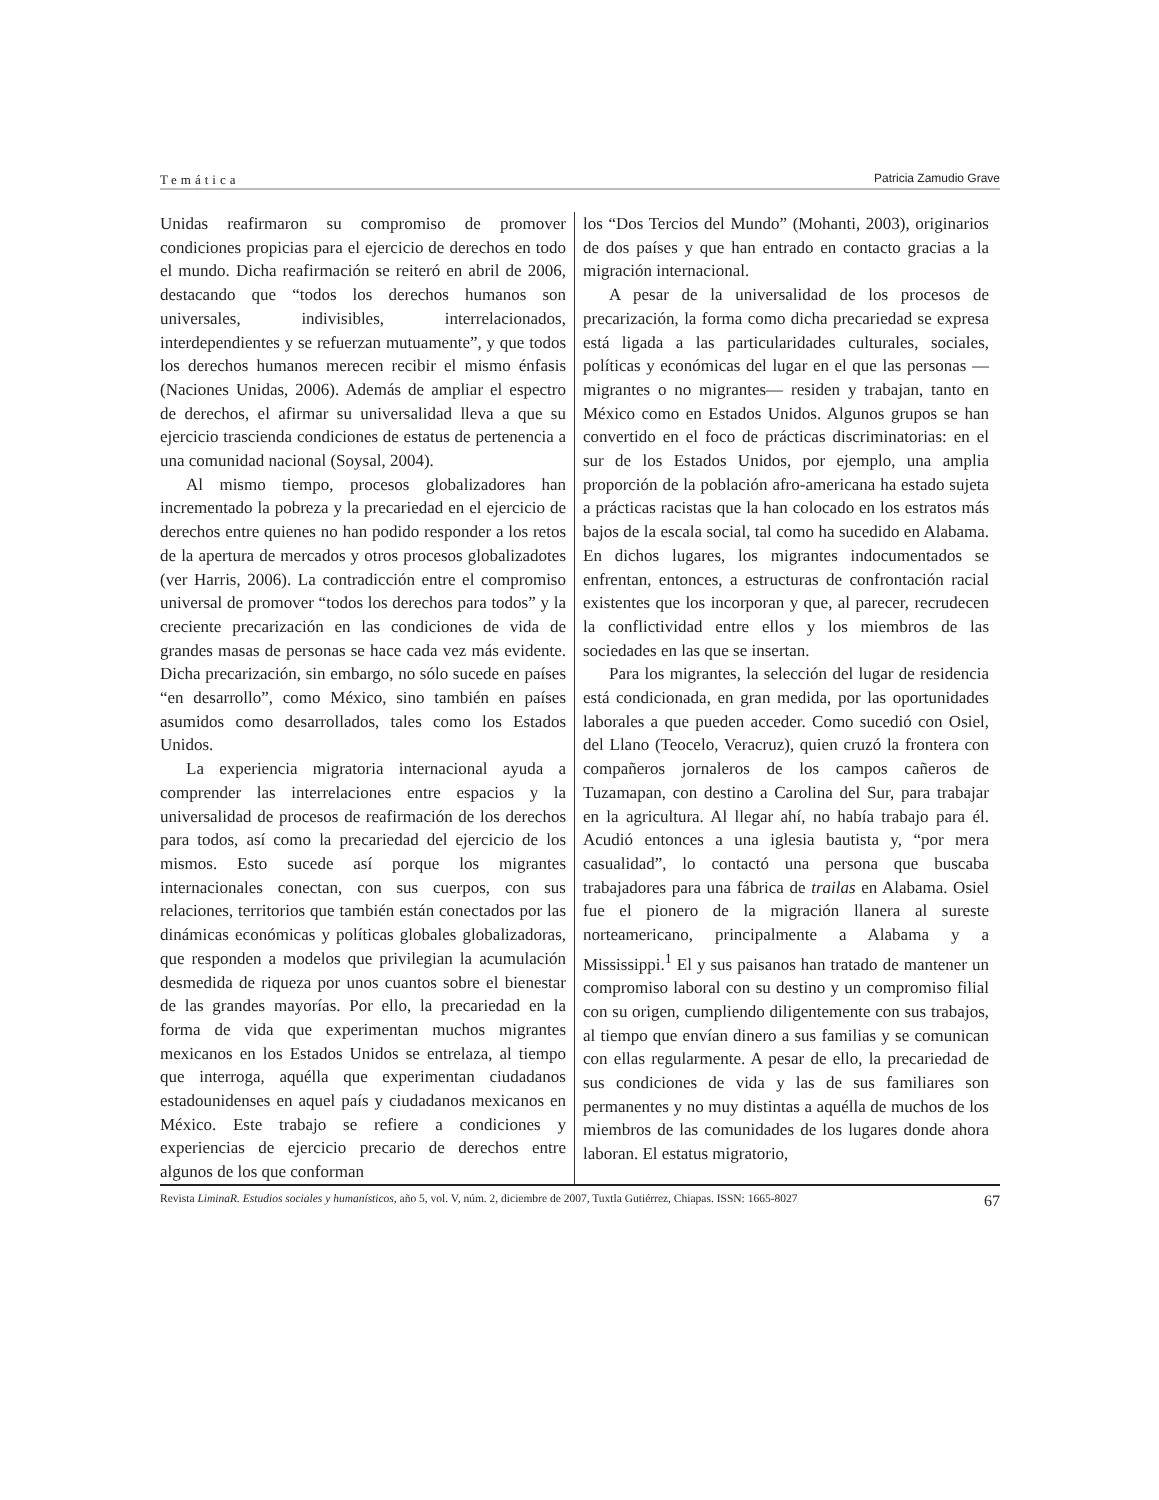Temática Patricia Zamudio Grave
Unidas reafirmaron su compromiso de promover condiciones propicias para el ejercicio de derechos en todo el mundo. Dicha reafirmación se reiteró en abril de 2006, destacando que “todos los derechos humanos son universales, indivisibles, interrelacionados, interdependientes y se refuerzan mutuamente”, y que todos los derechos humanos merecen recibir el mismo énfasis (Naciones Unidas, 2006). Además de ampliar el espectro de derechos, el afirmar su universalidad lleva a que su ejercicio trascienda condiciones de estatus de pertenencia a una comunidad nacional (Soysal, 2004).
Al mismo tiempo, procesos globalizadores han incrementado la pobreza y la precariedad en el ejercicio de derechos entre quienes no han podido responder a los retos de la apertura de mercados y otros procesos globalizadotes (ver Harris, 2006). La contradicción entre el compromiso universal de promover “todos los derechos para todos” y la creciente precarización en las condiciones de vida de grandes masas de personas se hace cada vez más evidente. Dicha precarización, sin embargo, no sólo sucede en países “en desarrollo”, como México, sino también en países asumidos como desarrollados, tales como los Estados Unidos.
La experiencia migratoria internacional ayuda a comprender las interrelaciones entre espacios y la universalidad de procesos de reafirmación de los derechos para todos, así como la precariedad del ejercicio de los mismos. Esto sucede así porque los migrantes internacionales conectan, con sus cuerpos, con sus relaciones, territorios que también están conectados por las dinámicas económicas y políticas globales globalizadoras, que responden a modelos que privilegian la acumulación desmedida de riqueza por unos cuantos sobre el bienestar de las grandes mayorías. Por ello, la precariedad en la forma de vida que experimentan muchos migrantes mexicanos en los Estados Unidos se entrelaza, al tiempo que interroga, aquélla que experimentan ciudadanos estadounidenses en aquel país y ciudadanos mexicanos en México. Este trabajo se refiere a condiciones y experiencias de ejercicio precario de derechos entre algunos de los que conforman
los “Dos Tercios del Mundo” (Mohanti, 2003), originarios de dos países y que han entrado en contacto gracias a la migración internacional.
A pesar de la universalidad de los procesos de precarización, la forma como dicha precariedad se expresa está ligada a las particularidades culturales, sociales, políticas y económicas del lugar en el que las personas —migrantes o no migrantes— residen y trabajan, tanto en México como en Estados Unidos. Algunos grupos se han convertido en el foco de prácticas discriminatorias: en el sur de los Estados Unidos, por ejemplo, una amplia proporción de la población afro-americana ha estado sujeta a prácticas racistas que la han colocado en los estratos más bajos de la escala social, tal como ha sucedido en Alabama. En dichos lugares, los migrantes indocumentados se enfrentan, entonces, a estructuras de confrontación racial existentes que los incorporan y que, al parecer, recrudecen la conflictividad entre ellos y los miembros de las sociedades en las que se insertan.
Para los migrantes, la selección del lugar de residencia está condicionada, en gran medida, por las oportunidades laborales a que pueden acceder. Como sucedió con Osiel, del Llano (Teocelo, Veracruz), quien cruzó la frontera con compañeros jornaleros de los campos cañeros de Tuzamapan, con destino a Carolina del Sur, para trabajar en la agricultura. Al llegar ahí, no había trabajo para él. Acudió entonces a una iglesia bautista y, “por mera casualidad”, lo contactó una persona que buscaba trabajadores para una fábrica de trailas en Alabama. Osiel fue el pionero de la migración llanera al sureste norteamericano, principalmente a Alabama y a Mississippi.<sup>1</sup> El y sus paisanos han tratado de mantener un compromiso laboral con su destino y un compromiso filial con su origen, cumpliendo diligentemente con sus trabajos, al tiempo que envían dinero a sus familias y se comunican con ellas regularmente. A pesar de ello, la precariedad de sus condiciones de vida y las de sus familiares son permanentes y no muy distintas a aquélla de muchos de los miembros de las comunidades de los lugares donde ahora laboran. El estatus migratorio,
Revista LiminaR. Estudios sociales y humanísticos, año 5, vol. V, núm. 2, diciembre de 2007, Tuxtla Gutiérrez, Chiapas. ISSN: 1665-8027 67